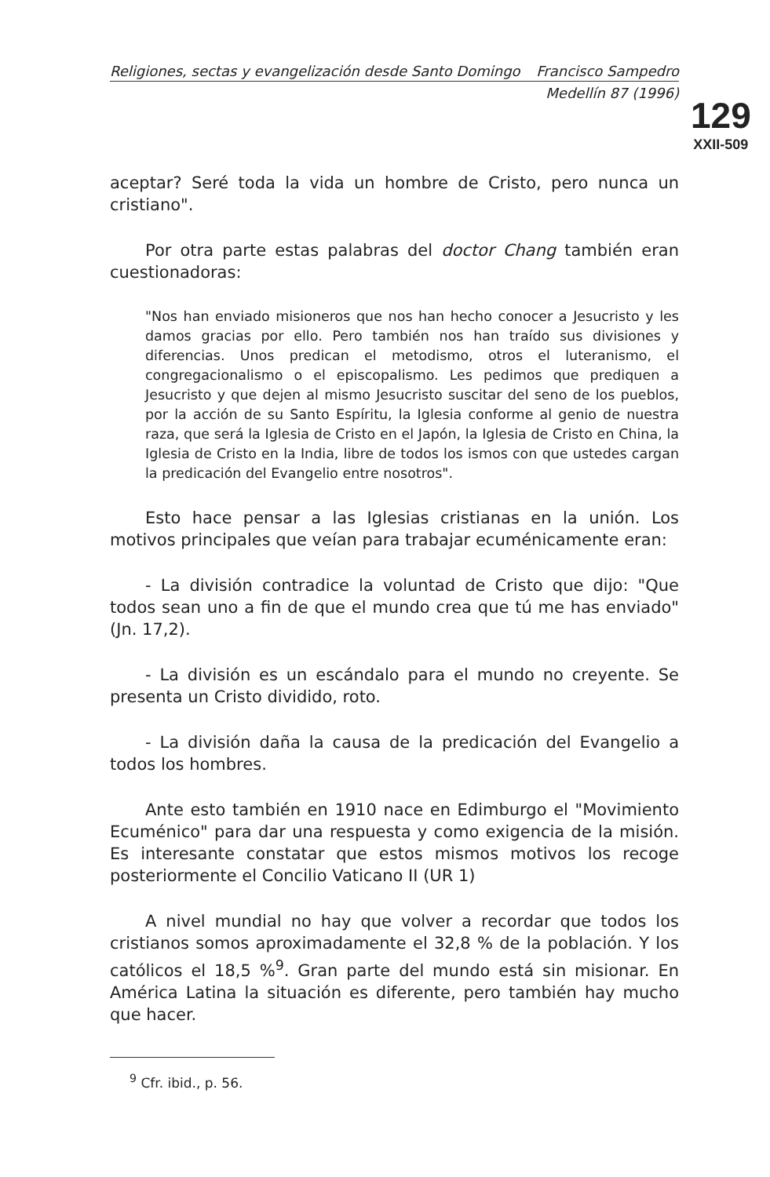129
XXII-509
Religiones, sectas y evangelización desde Santo Domingo Francisco Sampedro
Medellín 87 (1996)
aceptar? Seré toda la vida un hombre de Cristo, pero nunca un cristiano".
Por otra parte estas palabras del doctor Chang también eran cuestionadoras:
"Nos han enviado misioneros que nos han hecho conocer a Jesucristo y les damos gracias por ello. Pero también nos han traído sus divisiones y diferencias. Unos predican el metodismo, otros el luteranismo, el congregacionalismo o el episcopalismo. Les pedimos que prediquen a Jesucristo y que dejen al mismo Jesucristo suscitar del seno de los pueblos, por la acción de su Santo Espíritu, la Iglesia conforme al genio de nuestra raza, que será la Iglesia de Cristo en el Japón, la Iglesia de Cristo en China, la Iglesia de Cristo en la India, libre de todos los ismos con que ustedes cargan la predicación del Evangelio entre nosotros".
Esto hace pensar a las Iglesias cristianas en la unión. Los motivos principales que veían para trabajar ecuménicamente eran:
- La división contradice la voluntad de Cristo que dijo: "Que todos sean uno a fin de que el mundo crea que tú me has enviado" (Jn. 17,2).
- La división es un escándalo para el mundo no creyente. Se presenta un Cristo dividido, roto.
- La división daña la causa de la predicación del Evangelio a todos los hombres.
Ante esto también en 1910 nace en Edimburgo el "Movimiento Ecuménico" para dar una respuesta y como exigencia de la misión. Es interesante constatar que estos mismos motivos los recoge posteriormente el Concilio Vaticano II (UR 1)
A nivel mundial no hay que volver a recordar que todos los cristianos somos aproximadamente el 32,8 % de la población. Y los católicos el 18,5 %<sup>9</sup>. Gran parte del mundo está sin misionar. En América Latina la situación es diferente, pero también hay mucho que hacer.
<sup>9</sup> Cfr. ibid., p. 56.